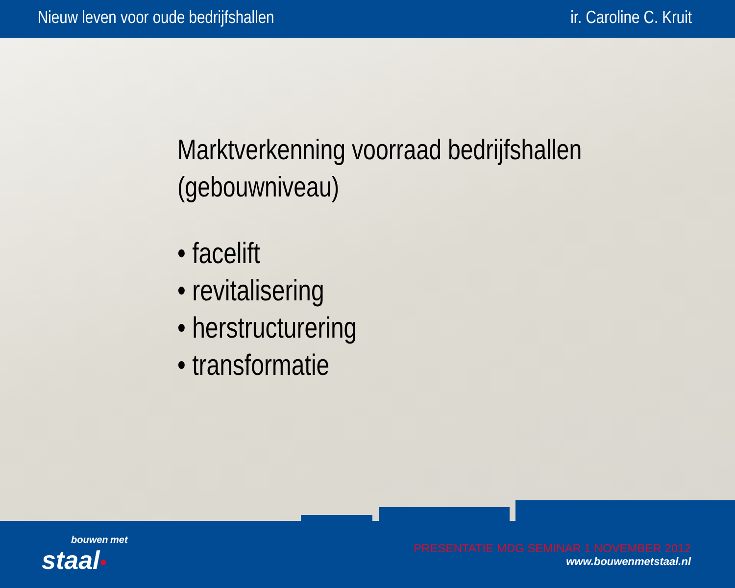Nieuw leven voor oude bedrijfshallen ir. Caroline C. Kruit
Marktverkenning voorraad bedrijfshallen
(gebouwniveau)
• facelift
• revitalisering
• herstructurering
• transformatie
bouwen met
staal•
PRESENTATIE MDG SEMINAR 1 NOVEMBER 2012
www.bouwenmetstaal.nl